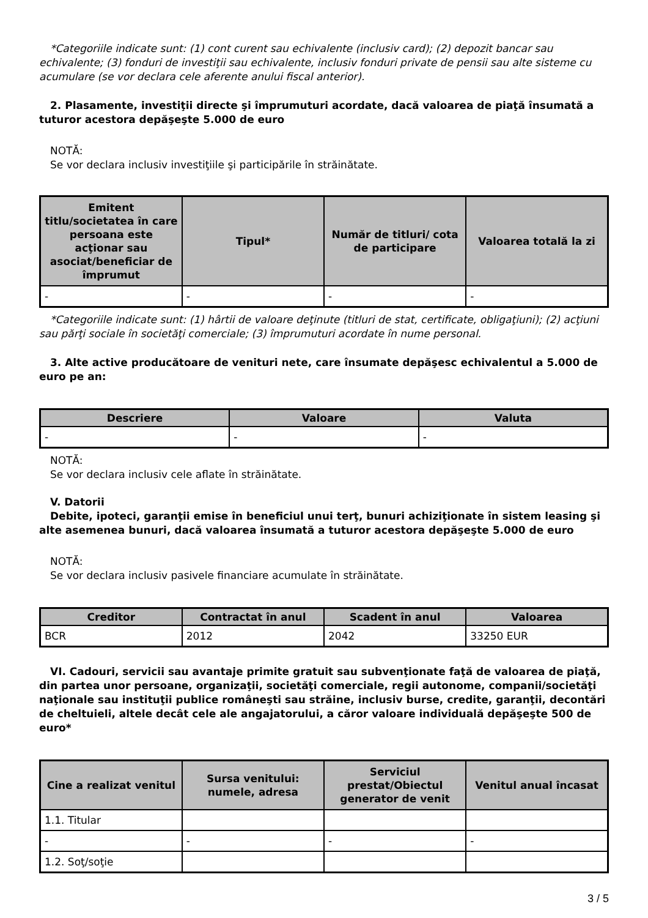*Categoriile indicate sunt: (1) cont curent sau echivalente (inclusiv card); (2) depozit bancar sau echivalente; (3) fonduri de investiţii sau echivalente, inclusiv fonduri private de pensii sau alte sisteme cu acumulare (se vor declara cele aferente anului fiscal anterior).
2. Plasamente, investiţii directe şi împrumuturi acordate, dacă valoarea de piaţă însumată a tuturor acestora depăşeşte 5.000 de euro
NOTĂ:
Se vor declara inclusiv investiţiile şi participările în străinătate.
| Emitent titlu/societatea în care persoana este acţionar sau asociat/beneficiar de împrumut | Tipul* | Număr de titluri/ cota de participare | Valoarea totală la zi |
| --- | --- | --- | --- |
| - | - | - | - |
*Categoriile indicate sunt: (1) hârtii de valoare deţinute (titluri de stat, certificate, obligaţiuni); (2) acţiuni sau părţi sociale în societăţi comerciale; (3) împrumuturi acordate în nume personal.
3. Alte active producătoare de venituri nete, care însumate depăşesc echivalentul a 5.000 de euro pe an:
| Descriere | Valoare | Valuta |
| --- | --- | --- |
| - | - | - |
NOTĂ:
Se vor declara inclusiv cele aflate în străinătate.
V. Datorii
Debite, ipoteci, garanţii emise în beneficiul unui terţ, bunuri achiziţionate în sistem leasing şi alte asemenea bunuri, dacă valoarea însumată a tuturor acestora depăşeşte 5.000 de euro
NOTĂ:
Se vor declara inclusiv pasivele financiare acumulate în străinătate.
| Creditor | Contractat în anul | Scadent în anul | Valoarea |
| --- | --- | --- | --- |
| BCR | 2012 | 2042 | 33250 EUR |
VI. Cadouri, servicii sau avantaje primite gratuit sau subvenţionate faţă de valoarea de piaţă, din partea unor persoane, organizaţii, societăţi comerciale, regii autonome, companii/societăţi naţionale sau instituţii publice româneşti sau străine, inclusiv burse, credite, garanţii, decontări de cheltuieli, altele decât cele ale angajatorului, a căror valoare individuală depăşeşte 500 de euro*
| Cine a realizat venitul | Sursa venitului: numele, adresa | Serviciul prestat/Obiectul generator de venit | Venitul anual încasat |
| --- | --- | --- | --- |
| 1.1. Titular | | | |
| - | - | - | - |
| 1.2. Soţ/soţie | | | |
3 / 5